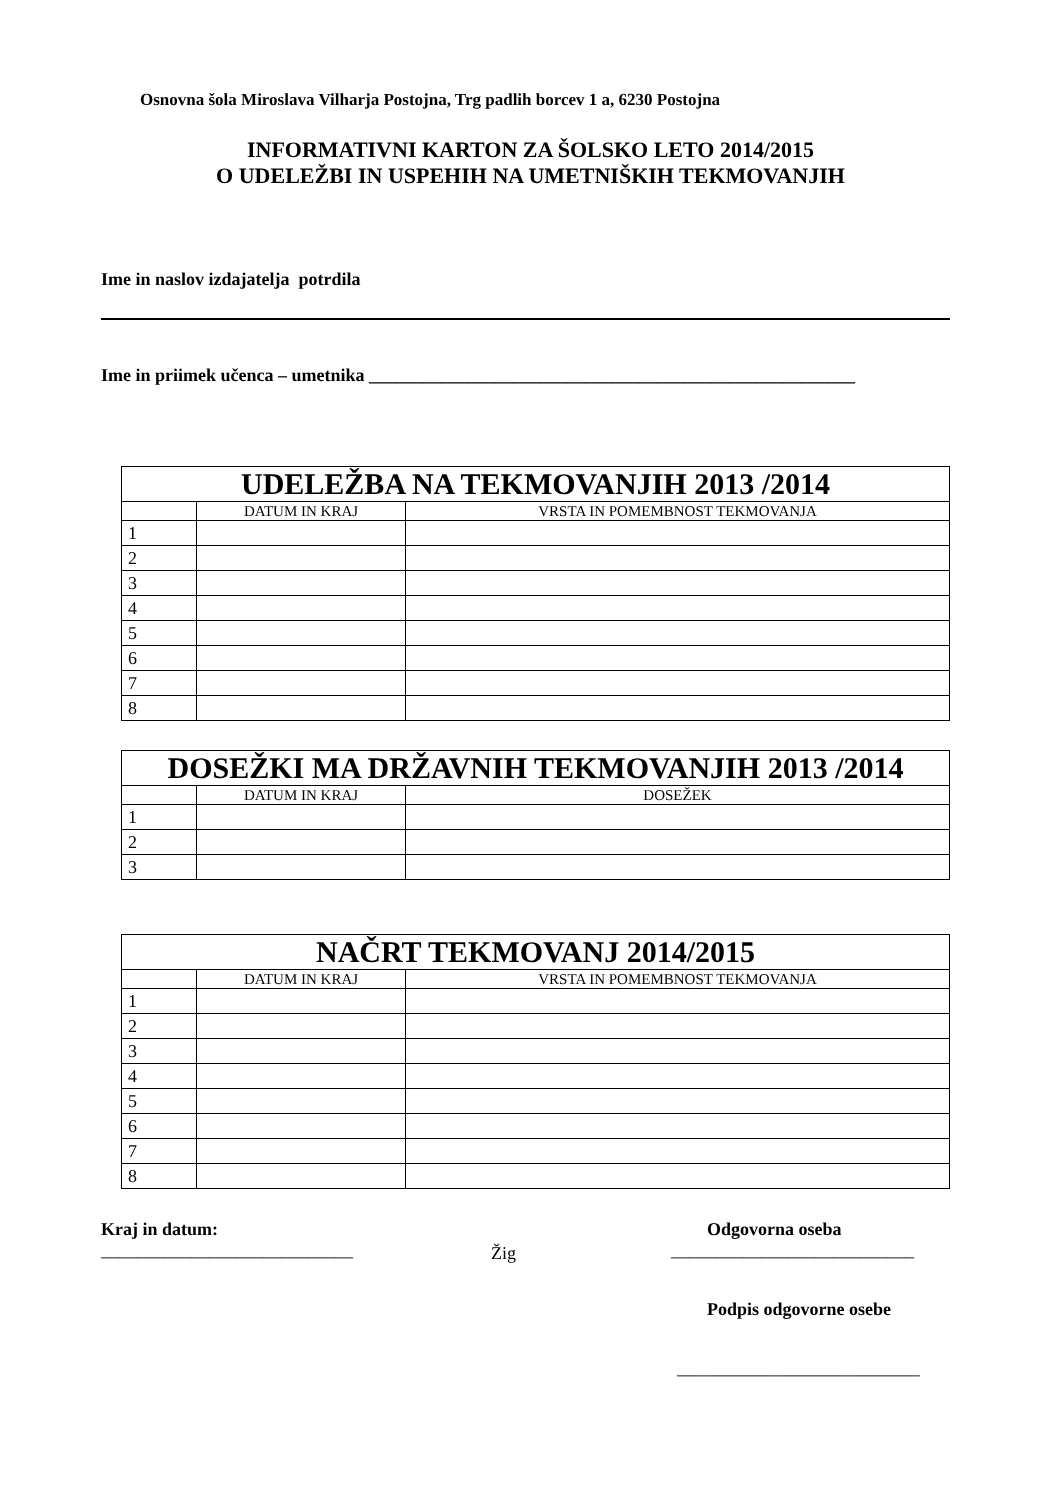Osnovna šola Miroslava Vilharja Postojna, Trg padlih borcev 1 a, 6230 Postojna
INFORMATIVNI KARTON ZA ŠOLSKO LETO 2014/2015
O UDELEŽBI IN USPEHIH NA UMETNIŠKIH TEKMOVANJIH
Ime in naslov izdajatelja potrdila
Ime in priimek učenca – umetnika ______________________________________________________
| UDELEŽBA NA TEKMOVANJIH 2013 /2014 | | |
| --- | --- | --- |
| | DATUM IN KRAJ | VRSTA IN POMEMBNOST TEKMOVANJA |
| 1 | | |
| 2 | | |
| 3 | | |
| 4 | | |
| 5 | | |
| 6 | | |
| 7 | | |
| 8 | | |
| DOSEŽKI MA DRŽAVNIH TEKMOVANJIH 2013 /2014 | | |
| --- | --- | --- |
| | DATUM IN KRAJ | DOSEŽEK |
| 1 | | |
| 2 | | |
| 3 | | |
| NAČRT TEKMOVANJ 2014/2015 | | |
| --- | --- | --- |
| | DATUM IN KRAJ | VRSTA IN POMEMBNOST TEKMOVANJA |
| 1 | | |
| 2 | | |
| 3 | | |
| 4 | | |
| 5 | | |
| 6 | | |
| 7 | | |
| 8 | | |
Kraj in datum:
____________________________
Žig
Odgovorna oseba
___________________________
Podpis odgovorne osebe
___________________________